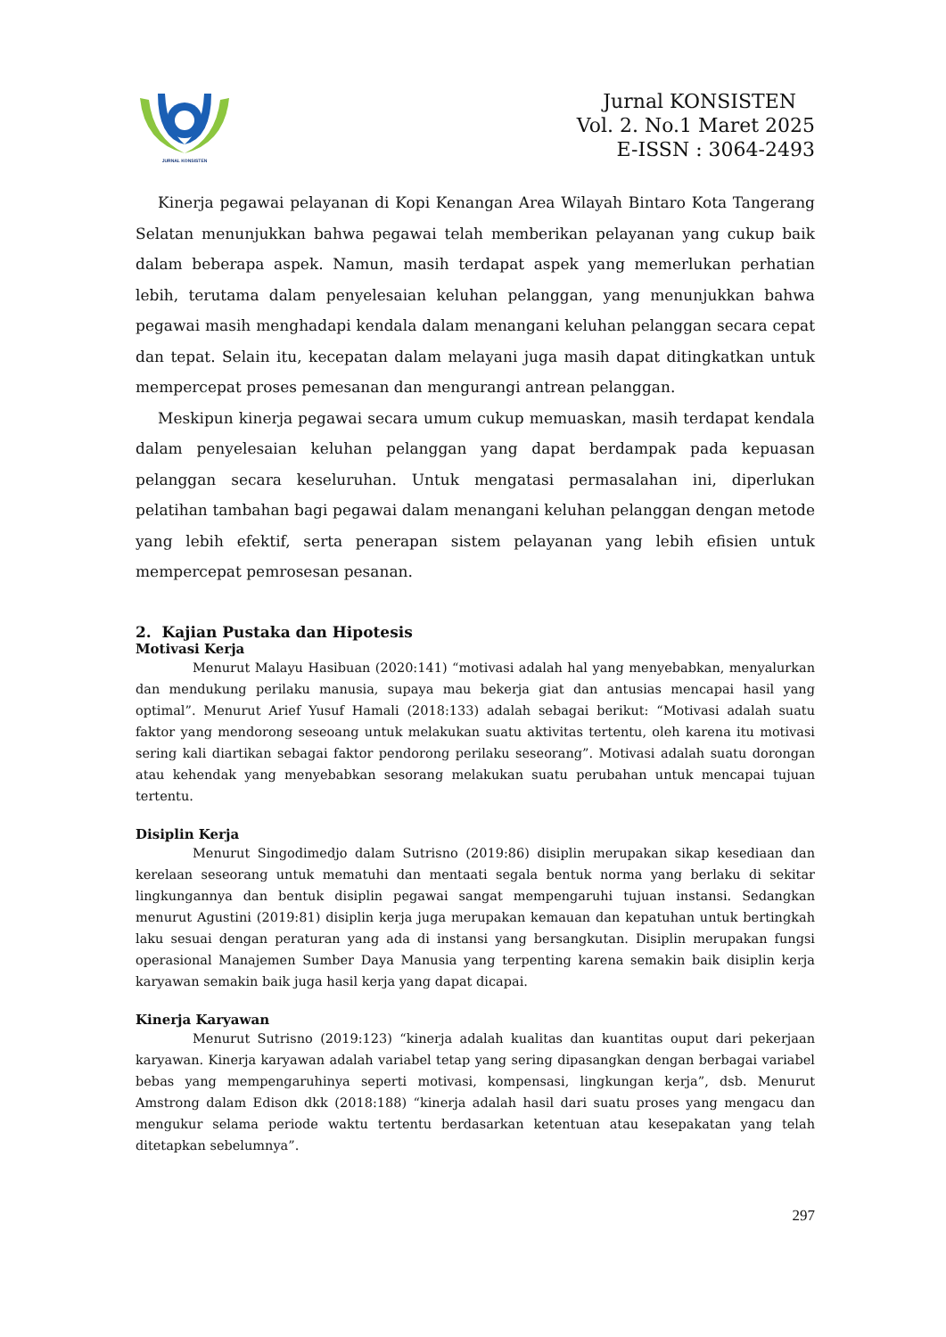JURNAL KONSISTEN
Jurnal KONSISTEN
Vol. 2. No.1 Maret 2025
E-ISSN : 3064-2493
Kinerja pegawai pelayanan di Kopi Kenangan Area Wilayah Bintaro Kota Tangerang Selatan menunjukkan bahwa pegawai telah memberikan pelayanan yang cukup baik dalam beberapa aspek. Namun, masih terdapat aspek yang memerlukan perhatian lebih, terutama dalam penyelesaian keluhan pelanggan, yang menunjukkan bahwa pegawai masih menghadapi kendala dalam menangani keluhan pelanggan secara cepat dan tepat. Selain itu, kecepatan dalam melayani juga masih dapat ditingkatkan untuk mempercepat proses pemesanan dan mengurangi antrean pelanggan.
Meskipun kinerja pegawai secara umum cukup memuaskan, masih terdapat kendala dalam penyelesaian keluhan pelanggan yang dapat berdampak pada kepuasan pelanggan secara keseluruhan. Untuk mengatasi permasalahan ini, diperlukan pelatihan tambahan bagi pegawai dalam menangani keluhan pelanggan dengan metode yang lebih efektif, serta penerapan sistem pelayanan yang lebih efisien untuk mempercepat pemrosesan pesanan.
2. Kajian Pustaka dan Hipotesis
Motivasi Kerja
Menurut Malayu Hasibuan (2020:141) “motivasi adalah hal yang menyebabkan, menyalurkan dan mendukung perilaku manusia, supaya mau bekerja giat dan antusias mencapai hasil yang optimal”. Menurut Arief Yusuf Hamali (2018:133) adalah sebagai berikut: “Motivasi adalah suatu faktor yang mendorong seseoang untuk melakukan suatu aktivitas tertentu, oleh karena itu motivasi sering kali diartikan sebagai faktor pendorong perilaku seseorang”. Motivasi adalah suatu dorongan atau kehendak yang menyebabkan sesorang melakukan suatu perubahan untuk mencapai tujuan tertentu.
Disiplin Kerja
Menurut Singodimedjo dalam Sutrisno (2019:86) disiplin merupakan sikap kesediaan dan kerelaan seseorang untuk mematuhi dan mentaati segala bentuk norma yang berlaku di sekitar lingkungannya dan bentuk disiplin pegawai sangat mempengaruhi tujuan instansi. Sedangkan menurut Agustini (2019:81) disiplin kerja juga merupakan kemauan dan kepatuhan untuk bertingkah laku sesuai dengan peraturan yang ada di instansi yang bersangkutan. Disiplin merupakan fungsi operasional Manajemen Sumber Daya Manusia yang terpenting karena semakin baik disiplin kerja karyawan semakin baik juga hasil kerja yang dapat dicapai.
Kinerja Karyawan
Menurut Sutrisno (2019:123) “kinerja adalah kualitas dan kuantitas ouput dari pekerjaan karyawan. Kinerja karyawan adalah variabel tetap yang sering dipasangkan dengan berbagai variabel bebas yang mempengaruhinya seperti motivasi, kompensasi, lingkungan kerja”, dsb. Menurut Amstrong dalam Edison dkk (2018:188) “kinerja adalah hasil dari suatu proses yang mengacu dan mengukur selama periode waktu tertentu berdasarkan ketentuan atau kesepakatan yang telah ditetapkan sebelumnya”.
297